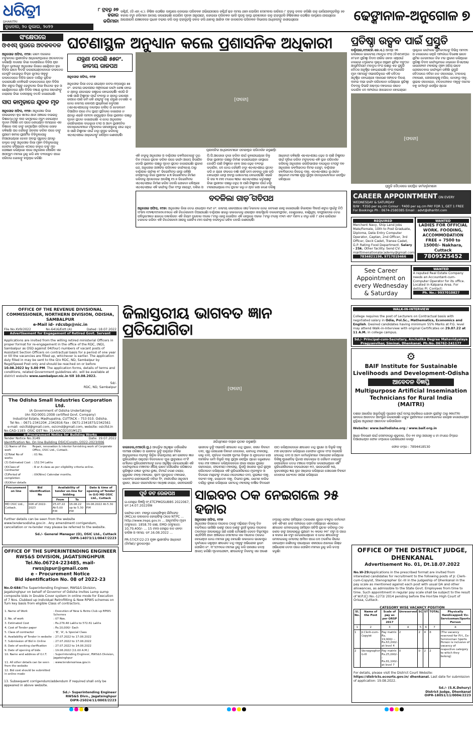ଧରିତ୍ରୀ
DHARITRI
ବୁଧବାର, ୨୦ ଜୁଲାଇ, ୨୦୨୨
୮ ଟ୍ରକ୍‌ରୁ ୬୭ ହଜାର ଜରିମାନା
କଣ୍ଟିଅଁ, (ଡି.ଏନ.ଏ.): ନିଷିଦ୍ଧ ଘୋଷିତ ରାସ୍ତାରେ କୋଇଲା ପରିବହନ ଅଭିଯୋଗରେ କଣ୍ଟିଅଁ ବ୍ଲକ ସମଲ ଥାନା ପୋଲିସ ସୋମବାର ରାତିରେ ୮ ଟ୍ରକ୍‌କୁ ଜବତ କରିଛି। ଉକ୍ତ ଭାରିଯାନଗୁଡ଼ିକରୁ ୬୭ ହଜାର ଟଙ୍କା ଜରିମାନା ଆଦାୟ କରାଯାଇଛି। ପୋଲିସ ସୂଚନା ଅନୁଯାୟୀ, କୋଇଲା ପରିବହନ ଲାଗି ସ୍ୱତନ୍ତ୍ର ରାସ୍ତା ଥିବାବେଳେ ଉକ୍ତ ଟ୍ରକ୍‌ଗୁଡ଼ିକ ନିଷିଦ୍ଧାଞ୍ଚଳ ଘୋଷିତ ରାସ୍ତାରେ ଯାଉଥିଲେ। ଆଇଆଇସି ଯାଞ୍ଚବେଳେ ପ୍ରଧାନ ଚଢ଼ାଉ କରି ଉକ୍ତ ଟ୍ରକ୍‌ଗୁଡ଼ିକୁ ଜବତ କରି ଥାନାକୁ ଆଣିବା ସହ ତାଳଚେର ପରିବହନ ବିଭାଗର ଅଧିକାରୀଙ୍କୁ ଜଣାଇଥିଲେ।
ଢେଙ୍କାନାଳ-ଅନୁଗୋଳ ୭
ସଂକ୍ଷେପରେ
ଓଏଏସ୍ ସ୍ତରରେ ଅଦଳବଦଳ
ଅନୁଗୋଳ ଅଫିସ, ୧୯।୭: ରାଜ୍ୟ ସରକାର ମଙ୍ଗଳବାର ପ୍ରଶାସନିକ ଅଧିକାରୀସ୍ତରରେ ଅଦଳବଦଳ କରିଛନ୍ତି। ବରଗଡ଼ ଜିଲା ବରପାଲିରେ ବିଡିଓ ଥିବା ବିକ୍ରମ କୁମାରଙ୍କୁ ଅନୁଗୋଳ ଜିଲାର ଛେଣ୍ଡିପଦା ବ୍ଲକ ବିଡିଓ ଭାବେ ବଦଳି କରାଯାଇଥିବାବେଳେ ତାଳଚେର ଡେପୁଟି କଲେକ୍ଟର ବିପ୍ଳବ କୁମାର ସାହୁଙ୍କୁ ତାଳଚେରରେ ବିଡିଓ ଭାବେ ଦାୟିତ୍ୱ ପ୍ରଦାନ କରାଯାଇଛି। ସେହିଭଳି ତାଳଚେରରେ ଥିବା ବିଡିଓ ଶିବ ଶଙ୍କର ମିଶ୍ରଙ୍କୁ ଢେଙ୍କାନାଳ ଜିଲା ହିନ୍ଦୋଳ ବ୍ଲକ ଓ ଛେଣ୍ଡିପଦାରେ ଥିବା ବିଡିଓ ସଞ୍ଜୟ କୁମାର ଆଚାର୍ଯ୍ୟଙ୍କୁ ନୟାଗଡ଼ ଜିଲା ଦଶପଲ୍ଲାକୁ ବଦଳି କରାଯାଇଛି।
ସାପ କାମୁଡ଼ାରେ ଯୁବକ ମୃତ
ଅନୁଗୋଳ ଅଫିସ, ୧୯।୭: ଅନୁଗୋଳ ଜିଲା ପାଲଲହଡ଼ା ବ୍ଲକ ଖମାର ଥାନା ଅଞ୍ଚଳର ବଲଭଦ୍ର କିଷାନ(୪୦)ଙ୍କ ସାପ କାମୁଡ଼ାରେ ମୃତ୍ୟୁ ହୋଇଥିବା ସୂଚନା ମିଳିଛି। ସେ ଘରେ ଶୋଇଥିବା ସମୟରେ ଏକ ବିଷଧର ସାପ ତାଙ୍କୁ କାମୁଡ଼ିଥିବା ପରିବାର ଲୋକ କହିଛନ୍ତି। ଘର ଲୋକଙ୍କୁ ଅବଗତ କରିବା ପରେ ତାଙ୍କୁ ପ୍ରଥମେ ଖମାର ପ୍ରାଥମିକ ଚିକିତ୍ସାଳୟକୁ ନିଆଯାଇଥିଲା। ତେବେ ଅବସ୍ଥା ଗୁରୁତର ଥିବାରୁ ଡାକ୍ତର ତାଙ୍କୁ ଅନୁଗୋଳ ଜିଲା ମୁଖ୍ୟ ଚିକିତ୍ସାଳୟକୁ ରେଫର କରିଥିଲେ। ଏଠାରେ ଡାକ୍ତର ତାଙ୍କୁ ମୃତ ଘୋଷଣା କରିଥିଲେ। ପରେ ଅନୁଗୋଳ ପୋଲିସ ଏକ ଅପମୃତ୍ୟୁ ମାମଲା ରୁଜୁ କରି ଶବ ବ୍ୟବଚ୍ଛେଦ ପରେ ପରିବାର ଲୋକଙ୍କୁ ହସ୍ତାନ୍ତର କରିଛି।
ଘଟଣାସ୍ଥଳ ଅନୁଧ୍ୟାନ କଲେ ପ୍ରଶାସନିକ ଅଧିକାରୀ
ଯନ୍ତ୍ରଣା ଦେଉଛି ୫୫ନଂ. ଜାତୀୟ ରାଜପଥ
ଅନୁଗୋଳ ଅଫିସ, ୧୯।୭
ଅନୁଗୋଳ ଜିଲା ଦେଇ ଯାଇଥିବା କଟକ-ସମ୍ବଲପୁର ୫୫ ନଂ. ଜାତୀୟ ରାଜପଥର ସମ୍ପ୍ରସାରଣ କାର୍ଯ୍ୟ ଶେଷ ହୋଇ ନ ଥିବାରୁ ଯାତାୟାତ କଷ୍ଟକର ହୋଇପଡ଼ିଛି। ଏପରି କି ବର୍ଷା ପାଣି ନିଷ୍କାସନ ପାଇଁ ବ୍ୟବସ୍ଥା ନ ଥିବାରୁ ରାଜପଥ ଉପରେ ପାଣି ଜମି ରହି ଯାତ୍ରୀଙ୍କୁ ବହୁ ଯନ୍ତ୍ରଣା ଦେଉଛି। ଏ ନେଇ ଜାତୀୟ ରାଜପଥ ପ୍ରାଧିକରଣ କର୍ତ୍ତୃପକ୍ଷ (ଏନ୍‌ଏଚ୍‌ଏଆଇ)କୁ ବାରମ୍ବାର ତାଗିଦ୍ ଓ ଚେତାବନୀ ଦିଆଯିବା ପରେ ମଧ୍ୟ ସ୍ଥାୟୀ ପ୍ରତିକାର କରାଯାଉ ନ ଥିବାରୁ ଏଭଳି ସମସ୍ୟା ଉପୁଜୁଥିବା ଜିଲା ପ୍ରଶାସନ ପକ୍ଷରୁ ସୂଚନା ପ୍ରଦାନ କରାଯାଇଛି। ଏ ନେଇ ଅନୁଗୋଳ ଉପଜିଲାପାଳ ବାଇଜୁରା ଦୀପ ଓ ଅନ୍ୟ ପ୍ରଶାସନିକ ପଦାଧିକାରୀମାନେ ମଙ୍ଗଳବାର ଘଟଣାସ୍ଥଳକୁ ଯାଇ ଡ୍ରେନ୍ ଓ ପାଣି ନିଷ୍କାସନ ପାଇଁ ନକ୍ସା ପ୍ରସ୍ତୁତ କରିବାକୁ ଏନ୍‌ଏଚ୍‌ଏଆଇ ଅଧିକାରୀଙ୍କୁ କହିଥିବା ଜଣାପଡ଼ିଛି।
[ଫଟୋ]
ପ୍ରଶାସନିକ ଅଧିକାରୀମାନେ ଘଟଣାସ୍ଥଳ ପରିଦର୍ଶନ କରୁଛନ୍ତି।
ଏହି ନକ୍ସାକୁ ଅନୁଗୋଳ ଓ ବଣ୍ଟାଁପାଳ ତହସିଲଦାରଙ୍କୁ ଦୁଇ ଦିନ ମଧ୍ୟରେ ପ୍ରଦାନ କରିବା ପରେ କାର୍ଯ୍ୟ ଆରମ୍ଭ କରାଯିବ ବୋଲି ପ୍ରଶାସନ ପକ୍ଷରୁ ସୂଚନା ପ୍ରଦାନ କରାଯାଇଛି। ପ୍ରକାଶ ଯେ, ଅନୁଗୋଳ ଆଞ୍ଚଳିକ ପରିବହନ କାର୍ଯ୍ୟାଳୟ ଠାରୁ ବଣ୍ଟାଁପାଳ ପର୍ଯ୍ୟନ୍ତ ୧୮ କିଲୋମିଟର ରାସ୍ତା ରହିଛି। ସେଥିମଧ୍ୟରୁ ଜିଲା ପ୍ରଶାସନ ୫.୩ କିଲୋମିଟର ନିର୍ମାଣ କରିବାକୁ ଥିବାବେଳେ ଅବଶିଷ୍ଟ ୧୨.୭ କିଲୋମିଟର ଏନ୍‌ଏଚ୍‌ଏଆଇ ନିର୍ମାଣ କରିବ ବୋଲି ଯୋଜନା ରହିଥିଲା। ଏନ୍‌ଏଚ୍‌ଏଆଇ ଏହି କାର୍ଯ୍ୟକୁ ଠିକା ସଂସ୍ଥା ଗାୟତ୍ରୀ, ବଶିଲ ଓ ପି.ପି.ଆରୋରା ଦ୍ୱାରା କରିବା ପାଇଁ କୁହାଯାଇଥିଲା। କିନ୍ତୁ ଜିଲା ପ୍ରଶାସନ ପକ୍ଷରୁ ନିର୍ମାଣ କରାଯାଇଥିବା ରାସ୍ତାରେ କେଉଁଠି ପାଣି ନିଷ୍କାସନ ହେବ ଆଉ ଡ୍ରେନ୍ ବ୍ୟବସ୍ଥା କରାଯିବ, ସେ ନେଇ କୌଣସି ନକ୍ସା ଏନ୍‌ଏଚ୍‌ଏଆଇ ପ୍ରଦାନ କରି ନ ଥିଲା। ଫଳରେ ବର୍ଷା ପାଣି ଜମା ହେବାରୁ ନୂଆ କରି ହୋଇଥିବା ରାସ୍ତା ଅବସ୍ଥା ଶୋଚନୀୟ ହୋଇପଡ଼ିଛି। ଏଭଳି କି ଗତ ୩ ମାସ ମଧ୍ୟରେ ୩ଥର ଏନ୍‌ଏଚ୍‌ଏଆଇ କର୍ତ୍ତୃପକ୍ଷଙ୍କୁ ଜିଲା ପ୍ରଶାସନ ପକ୍ଷରୁ ଡ୍ରେନ୍ ଓ ପାଣି ନିଷ୍କାସନ ପାଇଁ ନକ୍ସା ମଗାଯାଇଥିଲେ ମଧ୍ୟ ପ୍ରଦାନ କରୁ ନ ଥିବା କଥା ଜଣେ ବରିଷ୍ଠ ଅଧିକାରୀ କହିଛନ୍ତି। ଏନ୍‌ଏଚ୍‌ଏଆଇ ଡ୍ରେନ୍ ଓ ପାଣି ନିଷ୍କାସନ ପାଇଁ ସୁବିଧା କରିବ। ମଙ୍ଗଳବାର ଏହି ସ୍ଥାନ ପରିଦର୍ଶନ କରିବାକୁ ଅନୁଗୋଳ ଉପଜିଲାପାଳ ବାଇଜୁରା ଦୀପଙ୍କ ସହ ଅନୁଗୋଳ ତହସିଲଦାର ବିମଳ ଲେଙ୍କା, ବଣ୍ଟାଁପାଳ ତହସିଲଦାର ଜିତେନ୍ଦ୍ର ସାହୁ, ଏନ୍‌ଏଚ୍‌ଏଆଇ ଭୂ-ଅର୍ଜନ ଅଧିକାରୀ ମନୀଷା ଗୁପ୍ତା ପ୍ରମୁଖ ପଦାଧିକାରୀମାନେ ଉପସ୍ଥିତ ରହିଥିଲେ।
ବଦଳିଲା ଗାଡ଼ି ଗତିପଥ
ଅନୁଗୋଳ ଅଫିସ, ୧୯।୭: ଅନୁଗୋଳ ଜିଲା ଦେଇ ଯାଇଥିବା ୧୪୯ ନଂ. ଜାତୀୟ ରାଜପଥରେ ଗାଡ଼ି ଚଳାଚଳ ନେଇ କଟକଣା ଲାଗୁ କରାଯାଇଛି। ଜିଲାପାଳ ସିଦ୍ଧାର୍ଥ ଶଙ୍କର ସ୍ୱାଇଁଙ୍କ ଚିଠି ସଂଖ୍ୟା ୧୯୭୩/୧୯।୭।୨୦୨୨ରେ ଏହି ନିର୍ଦ୍ଦେଶନାମା ଦିଆଯାଇଛି। ବଣ୍ଟାଁପାଳ ଛକରୁ ତାଳଚେରକୁ ଯାଉଥିବା ଗାଡ଼ିଗୁଡ଼ିକ ବଳରାମପ୍ରସାଦ, ଡେଣ୍ଡୁଲୋଇ, ହାଣ୍ଡିଧୁଆ, ବାଘୁଆବୋଲ ଦେଇ ପବିତ୍ରମୋହନ ଛକରେ ବାହାରିବେ। ଏହି ନିୟମ ବୁଧବାର ସକାଳ ୮ଟାରୁ ଲାଗୁ କରାଯିବ। ଏହି ରାସ୍ତାରେ ସକାଳ ୮ଟାରୁ ମଧ୍ୟାହ୍ନ ୧୨ଟା ଏବଂ ସନ୍ଧ୍ୟା ୪ ଟାରୁ ରାତି ୮ ଯାଏ ଭାରିଯାନ ଚଳାଚଳ କରିବ। ଏହି ନିର୍ଦ୍ଦେଶନାମା ଆଗକୁ ଗୋଟିଏ ମାସ ପର୍ଯ୍ୟନ୍ତ ବଳବତ୍ତର ରହିବ ବୋଲି ଜଣାପଡ଼ିଛି।
ପ୍ରତିଷ୍ଠା ଉତ୍ସବ ପାଇଁ ପ୍ରସ୍ତୁତି
ବଣ୍ଟାଁପାଳ,୧୯।୭(ଡି.ଏନ.ଏ.) ଆସନ୍ତା ୨୩ ତାରିଖରେ ଭାରତୀୟ ମଜଦୁର ସଂଘ (ବିଏମ୍‌ଏସ୍)ର ୬୮ତମ ପ୍ରତିଷ୍ଠା ଦିବସ ପାଳିତ ହେବ। ଏଥିପାଇଁ ନାଲକୋ ସ୍ମେଲଟର ପ୍ଲାଣ୍ଟର ଅଗ୍ରଣୀ ଶ୍ରମିକ ସଙ୍ଗଠନ ଆଲୁମିନିୟମ ମଜଦୁର ସଂଘ ପକ୍ଷରୁ ଏକ ପ୍ରସ୍ତୁତି ବୈଠକ ଅନୁଷ୍ଠିତ ହୋଇଯାଇଛି। ସଂଘ ସଭାପତି ମୁନା ସାମଲଙ୍କ ସଭାପତିତ୍ୱରେ ଏହି ବୈଠକ ଅନୁଷ୍ଠିତ ହୋଇଥିଲା। ସାଧାରଣ ସମ୍ପାଦକ ବିଜୟ ସାମଲ ସଭା କାର୍ଯ୍ୟ ପରିଚାଳନା କରିଥିଲେ। ପ୍ରତିଷ୍ଠା ଦିବସକୁ କିଭଳି ଆଡ଼ମ୍ବର ସହକାରେ ପାଳନ କରାଯିବ ସେ ସମ୍ପର୍କରେ ଆଲୋଚନା ହୋଇଥିଲା। ପ୍ଲାଣ୍ଟରେ କାର୍ଯ୍ୟରତ ଶ୍ରମିକମାନଙ୍କ ବିଭିନ୍ନ ସମସ୍ୟା ଓ ନାଲକୋର ଉନ୍ନତି ସମ୍ପର୍କରେ ବିଶେଷ ଭାବେ ଶ୍ରମିକ ନେତାମାନେ ନିଜ ମତ ପ୍ରକାଶ କରିଥିଲେ। ପ୍ରତିଷ୍ଠା ଦିବସ କାର୍ଯ୍ୟକ୍ରମରେ ନାଲକୋ ଡିଏଚ୍‌ଆର୍ ରାଧେଶ୍ୟାମ ମହାପାତ୍ର ମୁଖ୍ୟ ଅତିଥି ଭାବେ ଯୋଗଦେବାର କାର୍ଯ୍ୟକ୍ରମ ରହିଛି। ପ୍ରସ୍ତୁତି ବୈଠକରେ ସବିତା ନନ୍ଦ ଗଡନାୟକ, ନୀଳକଣ୍ଠ ମହାରଣା, ଗୋପାଳକୃଷ୍ଣ ମଲିକ, ନେହେରୁ ସାହୁ, ପ୍ରଭାତ ଗଡନାୟକ, ମଦନମୋହନ ସାହୁଙ୍କ ସମେତ ବହୁ କର୍ମକର୍ତ୍ତା ଉପସ୍ଥିତ ଥିଲେ।
[ଫଟୋ]
ପ୍ରସ୍ତୁତି ବୈଠକରେ ଉପସ୍ଥିତ କର୍ମକର୍ତ୍ତାମାନେ।
CAREER APPOINTMENT ON EVERY WEDNESDAY & SATURDAY
B/W : ₹350 per sq.cm Colour : ₹400 per sq.cm PAY FOR 1, GET 1 FREE For Bookings Ph : 0674-2580385 Email : advt@dharitri.com
REQUIRED
Merchent Navy, Ship Land Jobs Male/Female, 10th to Post Graduate, Diploma, Data Entry Computer Operator, Captan, 2nd Officer, 3rd Officer, Deck Cadet, Tranee Cadet, G.P. Rating Food Department. Salary - 25k. Other facility. Send CV: maritimenationalacademy@gmail.com
7834821198, 9717019466
WANTED
LADIES FOR OFFICIAL WORK. FOODING, ACCOMMODATION FREE + 7500 to 15000/- Nakhara, Cuttack
7809525452
See Career Appointment on every Wednesday & Saturday
WANTED
A reputed Real Estate Company needs an Accountant-cum-Computer Operator for its office. Located in Kalpana Area. For detilas Pl. Contact:
Ph. No.: 9937010827
OFFICE OF THE REVENUE DIVISIONAL COMMISSIONER, NORTHERN DIVISION, ODISHA, SAMBALPUR
e-Mail id- rdcsbp@nic.in
File No.XV9/2022 No.6416/Estt.(A) Dated :18.07.2022
Advertisement for Engagement of Retired Govt. Servant
Applications are invited from the willing retired ministerial Officers in proper format for re-engagement in the office of the RDC, (ND), Sambalpur as OSD against 04(four) numbers of vacant posts of Assistant Section Officers on contractual basis for a period of one year or till the vacancies are filled up, whichever is earlier. The application duly filled in may be sent to the O/o RDC, ND, Sambalpur by Regd/Speed Post only and should be reached on or before 10.08.2022 by 5.00 PM. The application forms, details of terms and conditions, related Government guidelines etc. will be available at district website www.sambalpur.nic.in till 10.08.2022.
Sd/-
RDC, ND, Sambalpur
The Odisha Small Industries Corporation Ltd.
(A Government of Odisha Undertaking)
(An ISO:9001:2008 certified Govt. Company)
Industrial Estate, Madhupatna, CUTTACK – 753 010. Odisha.
Tel No. : 0671-2341204 ,2342816 Fax : 0671-2341875/2342561
e-mail: osicltd@gmail.com, osicmd@gmail.com, website: osicltd.in
No.CAD-1183: OSIC GST No. 21AAACO2101M1Z1
e-Procurement Notice for Building Works
Tender Notice No.3149 Date: 19.07.2022
Identification No. On line Building OSIC/Constn./2022-2023/006
| (1) Name of the work | Repair, renovation & interior furnishing work of Corporate Office, OSIC Ltd., Cuttack. |
| (2)Total No of works | : 01 No. |
| (3) Estimated Cost | : 152.54 Lakhs |
| (4)Class of Contractor | : B or A class as per eligibility criteria online. |
| (5)Period of completion | : 09(Nine) Calendar months. |
| (6)Other details | |
| Procurement on line | Bid Identification No | Availability of tender on-line for bidding | | Date & time of opening of Tender in O/O MD OSIC Ltd., Cuttack |
| --- | --- | --- | --- | --- |
| | | From | To | |
| MD OSIC Ltd., Cuttack. | 006 of 2022-2023 | 25.07.22 At-5.00 P.M | 16.08.22 up to 5.30 P.M | 19.08.2022 At-5.30 P.M |
Further details can be seen from the website www.tendersodisha.gov.in . Any amendment corrigendum, cancellation or re-tender may please be referred to the website.
Sd./- General Manager (O), OSIC Ltd., Cuttack
OIPR-14073/11/0047/2223
OFFICE OF THE SUPERINTENDING ENGINEER RWS&S DIVISION, JAGATSINGHPUR
Tel.No.06724-223485, mail-rwssjspur@gmail.com
e - Procurement Notice
Bid identification No. 08 of 2022-23
No.O-684: The Superintending Engineer, RWS&S Division, Jagatsinghpur on behalf of Governor of Odisha invites Lump sump composite bids in Double Cover system in online mode for Execution of 7 Nos. Clubbed up individual Retrofitting & New RPWS schemes on Turn key basis from eligible Class of contractors.
| 1. Name of Work | : Execution of New & Retro Club up RPWS Schemes |
| 2. No. of work | : 07 Nos. |
| 3. Estimated Cost | : Rs.278.48 Lakhs to 572.61 Lakhs |
| 4. Cost of Tender paper | : Rs.10,000/- Each |
| 5. Class of contractor | : 'B', 'A', & Special Class |
| 6. Availability of Tender in website | : 27.07.2022 to 17.08.2022 |
| 7. Submission of Bid in Online | : 27.07.2022 to 17.08.2022 |
| 8. Date of seeking clarification | : 27.07.2022 to 14.08.2022 |
| 9. Date of opening of bids | : 19.08.2022 (11.00 A.M.) |
| 10. Name and address of O.I.T. | : Superintending Engineer, RWS&S Division, Jagatsinghpur |
| 11. All other details can be seen from the website | : www.tendersorissa.gov.in |
| 12. Bid cost should be submitted in online mode | |
13. Subsequent corrigendum/addendum if required shall only be appeared in above website.
Sd./- Superintending Engineer
RWS&S Divn., Jagatsinghpur
OIPR-25024/11/0003/2223
ଜିଲାସ୍ତରୀୟ ଭାଗବତ ଜ୍ଞାନ ପ୍ରତିଯୋଗିତା
[ଫଟୋ]
ଅତିଥିମାନେ ସମ୍ମାନ ପ୍ରଦାନ କରୁଛନ୍ତି।
ତାଳଚେର,୧୯।୭(ନି.ପ୍ର.) ଆଧ୍ୟାତ୍ମିକ ଅନୁଷ୍ଠାନ ପୌରାଣିକ ସମୀକ୍ଷା ପରିଷଦ ଓ ଭାଗବତ ତୁଙ୍ଗି ଘଣ୍ଟପଡ଼ା ମିଳିତ ଆନୁକୂଲ୍ୟରେ ସତ୍‌ସଙ୍ଗ ଭିତ୍ତିକ ଜିଲାସ୍ତରୀୟ ୫ମ ଭାଗବତ ଜ୍ଞାନ ପ୍ରତିଯୋଗିତା ଘଣ୍ଟପଡ଼ା ବିବେକାନନ୍ଦ ସ୍କୁଲ ପ୍ରାଙ୍ଗଣରେ ୧୮ଟି ମୌଜାର ପ୍ରତିଯୋଗୀମାନଙ୍କୁ ନେଇ ଅନୁଷ୍ଠିତ ହୋଇଯାଇଛି। ଏହି କାର୍ଯ୍ୟକ୍ରମରେ ମଞ୍ଚାସୀନ ଅତିଥି ଭାବେ ପୌରାଣିକ ପରିଷଦର ପ୍ରତିଷ୍ଠାତା ରଞ୍ଜନ କୁମାର ଭୁଞ୍ଜା, ନିମାଇଁ ଚରଣ ନାୟକ, ପ୍ରଭୁପାଦ ମହନ୍ତ ମହାରାଜ, ସ୍ୱାମୀ ସ୍ୱତନ୍ତ୍ରାନନ୍ଦ ମହାରାଜ, କଳାସଂଘ ଉପସଭାପତି ସବିତା ସିଂ, ମାର୍ଗଦର୍ଶିକା ଅନୁପମା ପ୍ରଧାନ, ଆଇନ ପରାମର୍ଶଦାତା ସନ୍ତୋଷ ନାୟକ, ଉପସଭାପତି ଭାଗବତ ତୁଙ୍ଗି ସଭାପତି କ୍ଷୀରୋଦ ଚନ୍ଦ୍ର ପ୍ରଧାନ, ଗଗନ ବିହାରୀ ଦାସ, ଗୁରୁ ଗୋଲେଖ ବିହାରୀ ବେହେରା, ରାମଚନ୍ଦ୍ର ମହାପାତ୍ର, ରାଜୁ ଦାସ, ପୂର୍ବତନ ସରପଞ୍ଚ ସୁନୀଲ ବିଶ୍ୱାଳ ଓ ଯୁବନେତା ତଥା ସାମାଜିକ କର୍ମୀ ବିଭୂତି ସାହୁ ପ୍ରମୁଖ ଉପସ୍ଥିତ ଥିଲେ। କରୁଣାକର ବାଇ ମଞ୍ଚ ସଞ୍ଚାଳନ କରିଥିବାବେଳେ ପାଲା ଗାୟକ ପ୍ରଭାତ ପଟ୍ଟନାୟକ, ଗୀତାମୟୀ ମହାପାତ୍ର, ତ୍ରିଶକ୍ତି ଅଶୋକ ସ୍ୱାଇଁ ପ୍ରମୁଖ ପରିଚାଳନା କରିଥିଲେ। ଏହି ପ୍ରତିଯୋଗିତାରେ ମୂଲ୍ୟାଙ୍କନ ଓ ବିଚାରକ ମଣ୍ଡଳୀଙ୍କ ମଧ୍ୟରେ ମନୋରଞ୍ଜନ ଦାସ, ପ୍ରଭଞ୍ଜନ ସାହୁ, ସତ୍ୟମ ସାହୁ, ଜୟଦେବ ସାହୁ, ଦିଲୀପ ଭୁଞ୍ଜା, ରମେଶ ବାରିକ ଦାୟିତ୍ୱ ଗ୍ରହଣ କରିଥିଲେ। ରାମଚନ୍ଦ୍ର ମହାପାତ୍ର ବାର୍ଷିକ ବିବରଣୀ ପାଠ କରିଥିବାବେଳେ କ୍ଷୀରୋଦ ଚନ୍ଦ୍ର ପ୍ରଧାନ ଓ ବିଭୂତି ସାହୁ ମଞ୍ଚ ଉଦ୍‌ଘାଟନ କରିଥିଲେ। ତୋଫାନ ଯୁବକ ସଂଘ ସଭାପତି ଧୀରେନ୍ଦ୍ର ଦାସ ଓ ଅନ୍ୟ କର୍ମକର୍ତ୍ତାମାନେ ସହଯୋଗ କରିଥିଲେ। ବିଶିଷ୍ଟ ପୁରାଣବିତ୍ ତ୍ରିନାଥ ଗଡ଼ନାୟକ ଓ ଗୌତମ ନାୟକଙ୍କୁ ଉପଢୌକନ ଦେଇ ମଞ୍ଚରେ ସମ୍ମାନିତ କରାଯାଇଥିଲା। ଏହି ପ୍ରତିଯୋଗିତାରେ ବଡ଼ଯୋରଡ଼ା ୧ମ, ଲକେଇପଶି ୨ୟ, ବ୍ରଜନାଥପୁର ୩ୟ ସ୍ଥାନ ଅଧିକାର କରିଥିଲେ। ଗୋଲେଖ ବିହାରୀ ବେହେରା ଧନ୍ୟବାଦ ଅର୍ପଣ କରିଥିଲେ।
ପୂର୍ବ ତଟ ରେଳପଥ
ଇ-ଟେଣ୍ଡର ବିଜ୍ଞପ୍ତି ସଂ.ETCPMGSUBBS 2022067, ତାଂ.14.07.2022ରିଖ
କାର୍ଯ୍ୟର ନାମ: ମହାତ୍ମା କୋଲ୍‌ଫିଲ୍ଡସ୍ ଲିମିଟେଡ୍ (MCL)ର ତାଳଚେର କୋଲ୍‌ଫିଲ୍ଡ ଠାରେ NTPC ... http://www.ireps.gov.in ... ଆନୁମାନିକ ମୂଲ୍ୟ (ଟଙ୍କାରେ): 1858.70 ଲକ୍ଷ, EMD (ଟଙ୍କାରେ): 10,79,400/- ... 15 ମାସ। ଟେଣ୍ଡର ବନ୍ଦ ହେବା ତାରିଖ ଓ ସମୟ: ତାଂ.16.08.2022 ...
PR-57/CF/22-23 ମୁଖ୍ୟ ପ୍ରଶାସନିକ ଅଧିକାରୀ (ନିର୍ମାଣ)/ ଭୁବନେଶ୍ୱର
ସାଇବର ଠକ ନେଇଗଲେ ୨୫ ହଜାର
ଅନୁଗୋଳ ଅଫିସ, ୧୯।୭
ଅନୁଗୋଳ ଜିଲାରେ ସାଇବର ଠକଙ୍କ ସକ୍ରିୟତା ଦିନକୁ ଦିନ ବଢ଼ିବାରେ ଲାଗିଛି। ଜଣଙ୍କ ପରେ ଜଣଙ୍କୁ ଭୁଆଁ କୁଲାଇ ସାଇବର ଠକମାନେ ଆକାଉଣ୍ଟରୁ ଅର୍ଥ ପୋଛି ନେଉଛନ୍ତି। ତେବେ ବିକ୍ରମପୁର ଏନ୍‌ଟିପିସି ଥାନା ଅଞ୍ଚଳରେ ସୋମବାର ଏକ ସାଇବର ଠକେଇ ହୋଇଥିବା ନେଇ ମାମଲା ରୁଜୁ ହୋଇଛି। ତାଳଚେର ଭରତପୁର କ୍ୱାର୍ଟରରେ ରହୁଥିବା କ୍ଷୀରୋଦ ଚନ୍ଦ୍ର ସାହୁଙ୍କ ଅଭିଯୋଗ କ୍ରମେ ପୋଲିସ ନଂ. ୧୮୨/୨୨ରେ ମାମଲା ରୁଜୁ କରି ଘଟଣାର ତଦନ୍ତ ଆରମ୍ଭ କରିଛି। ସୂଚନାଯୋଗ୍ୟ, କ୍ଷୀରୋଦଙ୍କ ନିକଟକୁ ଏକ ଅଜଣା ନମ୍ବରରୁ ଫୋନ୍ ଆସିଥିଲା। ଠକଜଣକ ଯୁକୋ ବ୍ୟାଙ୍କର କର୍ମଚାରୀ କହି ଏଟିଏମ୍ କାର୍ଡ ସମ୍ପର୍କରେ ତଥ୍ୟ ମାଗିଥିଲେ। ଏହାପରେ କ୍ଷୀରୋଦ ମୋବାଇଲକୁ ଆସିଥିବା ଓଟିପି ପ୍ରଦାନ କରିବାରୁ ଠକ ଜଣକ ତାଙ୍କ ଆକାଉଣ୍ଟରୁ ପ୍ରଥମେ ୨୦ ହଜାର ୨୧୮ ଟଙ୍କା ଓ ପରେ ୫ ହଜାର ୫୫ ଟଙ୍କା ନେଇଯାଇଥିଲେ। ଏ ନେଇ କ୍ଷୀରୋଦଙ୍କ ମୋବାଇଲକୁ ମେସେଜ୍ ଆସିବା ପରେ ସେ ଠକାମିର ଶିକାର ହୋଇଥିବା ଜାଣିବାକୁ ପାଇଥିଲେ। ଏହାପରେ ଥାନାରେ ଲିଖିତ ଅଭିଯୋଗ ଦେବା ପରେ ପୋଲିସ ମାମଲା ରୁଜୁ କରି ତଦନ୍ତ କରୁଛି।
WALK-IN-INTERVIEW
College requires the post of Lecturers on Contractual basis with negotiated salary in Odia, Pol.Sc., Mathematics, Economics and English. Desired candidates having minimum 55% Marks at P.G. level may attend Walk-in-Interview with original Certificates on 29.07.22 at 11 A.M. in college campus.
Sd./- Principal-cum-Secretary, Anchalika Degree Mahavidyalaya Pragyanvihar, Siminai, Dhenkanal, Ph.No. 06762-241177
⚙
BAIF Institute for Sustainable Livelihoods and Development-Odisha
ଆବେଦନ ବିଜ୍ଞପ୍ତି
Multipurpose Artificial Insemination Technicians for Rural India
(MAITRI)
ଦକ୍ଷତା ଆଧାରିତ ଆତ୍ମନିଯୁକ୍ତି ସୁଯୋଗ ପାଇଁ ସମଗ୍ର ଓଡ଼ିଶାରେ ଯୋଗ୍ୟ ପ୍ରାର୍ଥୀଙ୍କ ଠାରୁ MAITRI ଭାବରେ ଆବେଦନ ଆମନ୍ତ୍ରଣ କରାଯାଉଛି। ଇଚ୍ଛୁକ ପ୍ରାର୍ଥୀମାନେ ୱେବସାଇଟରେ ଉଲ୍ଲେଖ କରାଯାଇଥିବା ପ୍ରକ୍ରିୟା ଅନୁଯାୟୀ ଆବେଦନ କରିପାରିବେ।
Website: www.baifodisha.org / www.baif.org.in
ଅଧିକ ବିବରଣୀ ପାଇଁ ସୋମବାରରୁ ଶୁକ୍ରବାର, ଦିନ ୧୧ ଟାରୁ ଅପରାହ୍ନ ୪ ଟା ମଧ୍ୟରେ ନିମ୍ନରେ ଦିଆଯାଇଥିବା ଫୋନ ନମ୍ବରରେ ଯୋଗାଯୋଗ କରନ୍ତୁ।
ଫୋନ ନମ୍ବର : 7894418530
OFFICE OF THE DISTRICT JUDGE, DHENKANAL
Advertisement No. 01, Dt.18.07.2022
No.W-29: Applications in the prescribed format are invited from interested candidates for recruitment to the following posts of Jr. Clerk-cum-Copyist, Stenographer Gr.-III in the judgeship of Dhenkanal in the pay scale as mentioned against each post with usual DA and other allowances, as admissible to the State Govt. Employees from time to time. Such appointment in regular pay scale shall be subject to the result of W.P.(C) No.-1273/ 2014 pending before the Hon'ble High Court of Orissa, Cuttack.
CATEGORY WISE VACANCY POSITION
| Sl. No. | Name of the Post | Scale of pay as per ORSP 2017 | Unreserved | SC | ST | TOTAL | Physically Handicapped/ Ex-Serviceman/Sports Person |
| --- | --- | --- | --- | --- | --- | --- | --- |
| 1 | 2 | 3 | 4 | 5 | 6 | 7 | 8 |
| 1 | Jr.Clerk-cum- Copyist | Pay matrix Rs. 19,900/- -Rs.63,200/- at level 4 | 2 | 2 | 4 | 8 | (The vacancy reserved for P.H., Ex-Serviceman Sports Person is inclusive of vacancy of respective category to which they belong) |
| 2 | Stenographer G-III | Pay matrix Rs.25,000/- - Rs.81,100/- at level 7 | 0 | 0 | 2 | 2 | |
For details, please visit the District Court Website: https://districts.ecourts.gov.in/ dhenkanal. Last date for submission of application: 19.08.2022.
Sd./- (S.K.Dehury)
District Judge, Dhenkanal
OIPR-18051/11/0004/2223